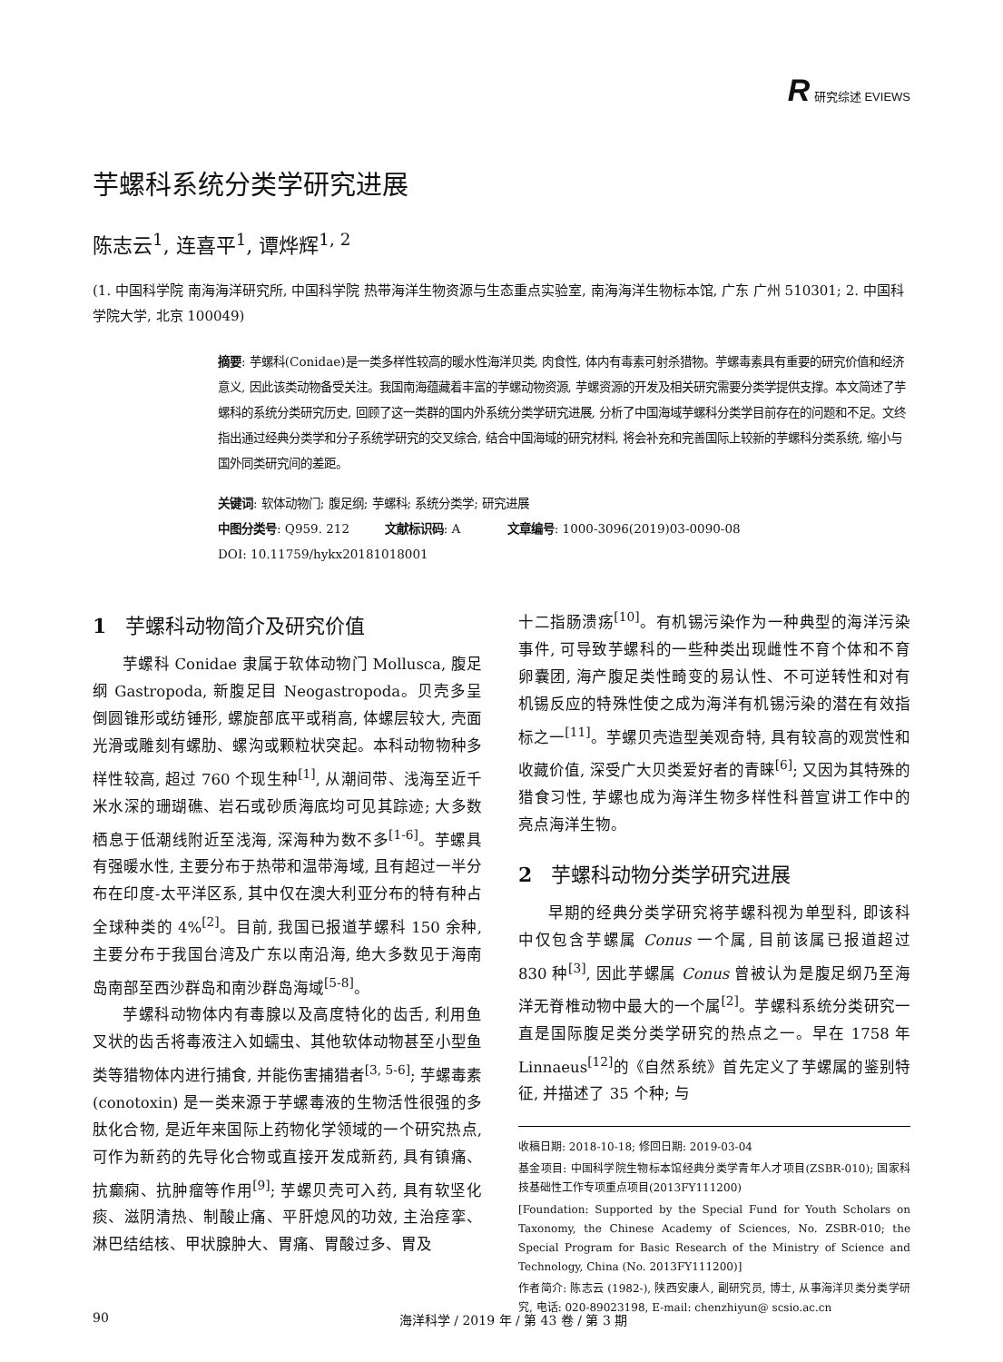R 研究综述 EVIEWS
芋螺科系统分类学研究进展
陈志云<sup>1</sup>, 连喜平<sup>1</sup>, 谭烨辉<sup>1, 2</sup>
(1. 中国科学院 南海海洋研究所, 中国科学院 热带海洋生物资源与生态重点实验室, 南海海洋生物标本馆, 广东 广州 510301; 2. 中国科学院大学, 北京 100049)
摘要: 芋螺科(Conidae)是一类多样性较高的暖水性海洋贝类, 肉食性, 体内有毒素可射杀猎物。芋螺毒素具有重要的研究价值和经济意义, 因此该类动物备受关注。我国南海蕴藏着丰富的芋螺动物资源, 芋螺资源的开发及相关研究需要分类学提供支撑。本文简述了芋螺科的系统分类研究历史, 回顾了这一类群的国内外系统分类学研究进展, 分析了中国海域芋螺科分类学目前存在的问题和不足。文终指出通过经典分类学和分子系统学研究的交叉综合, 结合中国海域的研究材料, 将会补充和完善国际上较新的芋螺科分类系统, 缩小与国外同类研究间的差距。
关键词: 软体动物门; 腹足纲; 芋螺科; 系统分类学; 研究进展
中图分类号: Q959. 212 文献标识码: A 文章编号: 1000-3096(2019)03-0090-08
DOI: 10.11759/hykx20181018001
1 芋螺科动物简介及研究价值
芋螺科 Conidae 隶属于软体动物门 Mollusca, 腹足纲 Gastropoda, 新腹足目 Neogastropoda。贝壳多呈倒圆锥形或纺锤形, 螺旋部底平或稍高, 体螺层较大, 壳面光滑或雕刻有螺肋、螺沟或颗粒状突起。本科动物物种多样性较高, 超过 760 个现生种<sup>[1]</sup>, 从潮间带、浅海至近千米水深的珊瑚礁、岩石或砂质海底均可见其踪迹; 大多数栖息于低潮线附近至浅海, 深海种为数不多<sup>[1-6]</sup>。芋螺具有强暖水性, 主要分布于热带和温带海域, 且有超过一半分布在印度-太平洋区系, 其中仅在澳大利亚分布的特有种占全球种类的 4%<sup>[2]</sup>。目前, 我国已报道芋螺科 150 余种, 主要分布于我国台湾及广东以南沿海, 绝大多数见于海南岛南部至西沙群岛和南沙群岛海域<sup>[5-8]</sup>。
芋螺科动物体内有毒腺以及高度特化的齿舌, 利用鱼叉状的齿舌将毒液注入如蠕虫、其他软体动物甚至小型鱼类等猎物体内进行捕食, 并能伤害捕猎者<sup>[3, 5-6]</sup>; 芋螺毒素 (conotoxin) 是一类来源于芋螺毒液的生物活性很强的多肽化合物, 是近年来国际上药物化学领域的一个研究热点, 可作为新药的先导化合物或直接开发成新药, 具有镇痛、抗癫痫、抗肿瘤等作用<sup>[9]</sup>; 芋螺贝壳可入药, 具有软坚化痰、滋阴清热、制酸止痛、平肝熄风的功效, 主治痉挛、淋巴结结核、甲状腺肿大、胃痛、胃酸过多、胃及
十二指肠溃疡<sup>[10]</sup>。有机锡污染作为一种典型的海洋污染事件, 可导致芋螺科的一些种类出现雌性不育个体和不育卵囊团, 海产腹足类性畸变的易认性、不可逆转性和对有机锡反应的特殊性使之成为海洋有机锡污染的潜在有效指标之一<sup>[11]</sup>。芋螺贝壳造型美观奇特, 具有较高的观赏性和收藏价值, 深受广大贝类爱好者的青睐<sup>[6]</sup>; 又因为其特殊的猎食习性, 芋螺也成为海洋生物多样性科普宣讲工作中的亮点海洋生物。
2 芋螺科动物分类学研究进展
早期的经典分类学研究将芋螺科视为单型科, 即该科中仅包含芋螺属 Conus 一个属, 目前该属已报道超过 830 种<sup>[3]</sup>, 因此芋螺属 Conus 曾被认为是腹足纲乃至海洋无脊椎动物中最大的一个属<sup>[2]</sup>。芋螺科系统分类研究一直是国际腹足类分类学研究的热点之一。早在 1758 年 Linnaeus<sup>[12]</sup>的《自然系统》首先定义了芋螺属的鉴别特征, 并描述了 35 个种; 与
收稿日期: 2018-10-18; 修回日期: 2019-03-04
基金项目: 中国科学院生物标本馆经典分类学青年人才项目(ZSBR-010); 国家科技基础性工作专项重点项目(2013FY111200)
[Foundation: Supported by the Special Fund for Youth Scholars on Taxonomy, the Chinese Academy of Sciences, No. ZSBR-010; the Special Program for Basic Research of the Ministry of Science and Technology, China (No. 2013FY111200)]
作者简介: 陈志云 (1982-), 陕西安康人, 副研究员, 博士, 从事海洋贝类分类学研究, 电话: 020-89023198, E-mail: chenzhiyun@ scsio.ac.cn
90 海洋科学 / 2019 年 / 第 43 卷 / 第 3 期